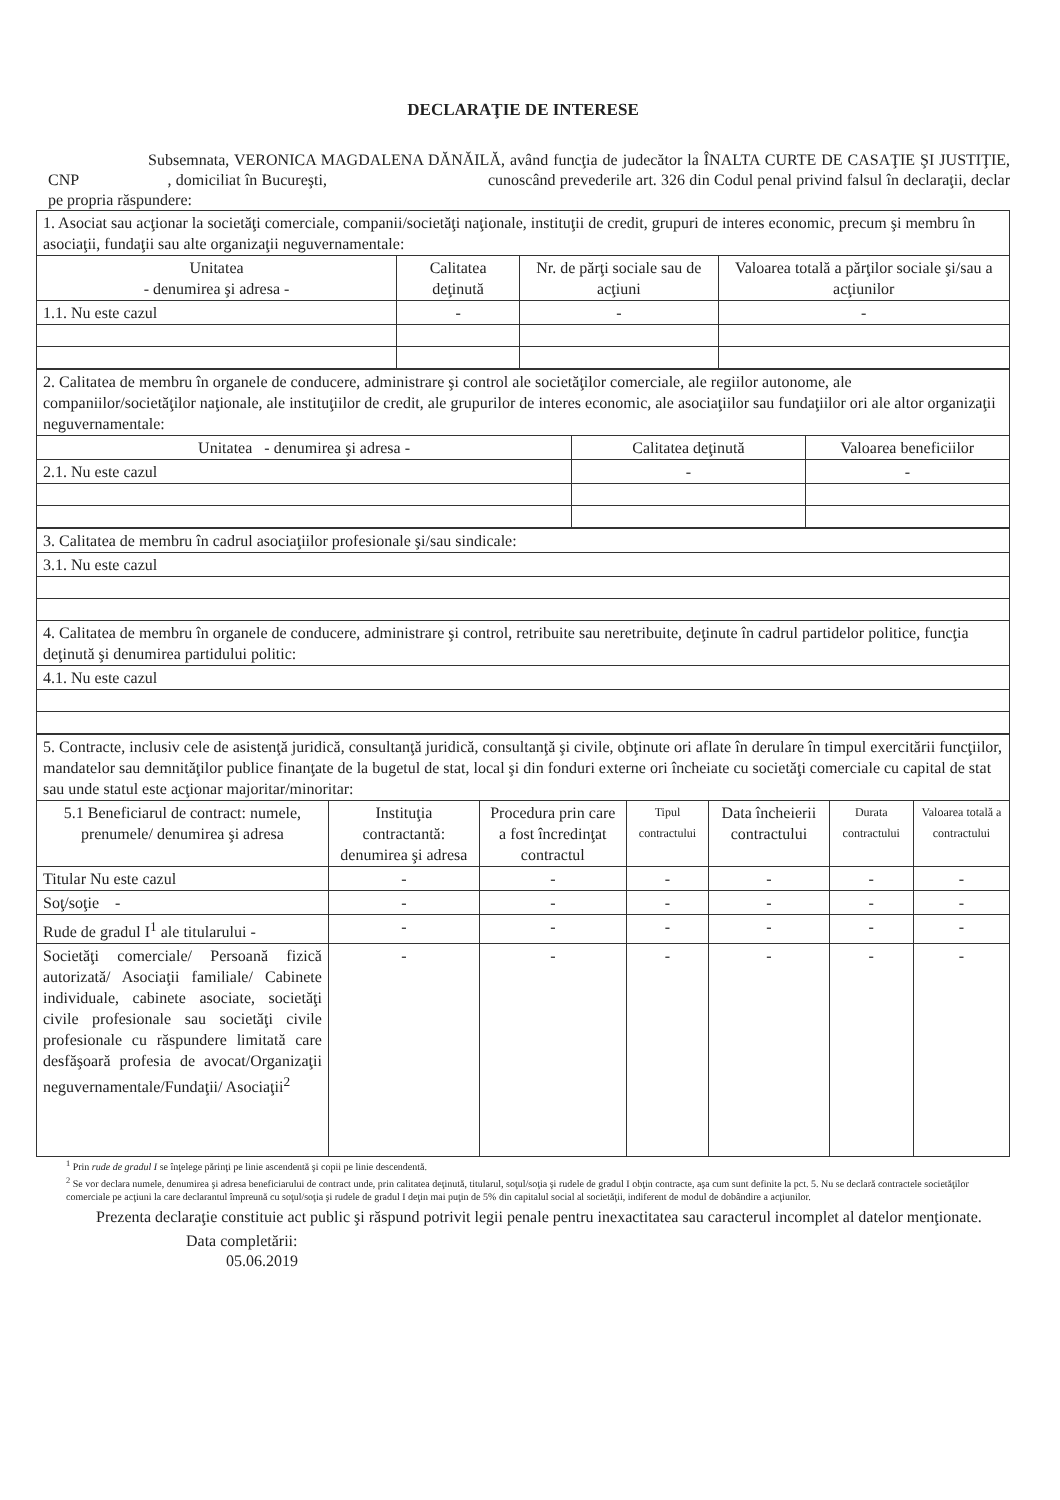DECLARAŢIE DE INTERESE
Subsemnata, VERONICA MAGDALENA DĂNĂILĂ, având funcţia de judecător la ÎNALTA CURTE DE CASAŢIE ŞI JUSTIŢIE, CNP , domiciliat în Bucureşti, cunoscând prevederile art. 326 din Codul penal privind falsul în declaraţii, declar pe propria răspundere:
| 1. Asociat sau acţionar la societăţi comerciale, companii/societăţi naţionale, instituţii de credit, grupuri de interes economic, precum şi membru în asociaţii, fundaţii sau alte organizaţii neguvernamentale: | | | |
| Unitatea - denumirea şi adresa - | Calitatea deţinută | Nr. de părţi sociale sau de acţiuni | Valoarea totală a părţilor sociale şi/sau a acţiunilor |
| 1.1. Nu este cazul | - | - | - |
| 2. Calitatea de membru în organele de conducere, administrare şi control ale societăţilor comerciale, ale regiilor autonome, ale companiilor/societăţilor naţionale, ale instituţiilor de credit, ale grupurilor de interes economic, ale asociaţiilor sau fundaţiilor ori ale altor organizaţii neguvernamentale: | | |
| Unitatea - denumirea şi adresa - | Calitatea deţinută | Valoarea beneficiilor |
| 2.1. Nu este cazul | - | - |
| 3. Calitatea de membru în cadrul asociaţiilor profesionale şi/sau sindicale: |
| 3.1. Nu este cazul |
| 4. Calitatea de membru în organele de conducere, administrare şi control, retribuite sau neretribuite, deţinute în cadrul partidelor politice, funcţia deţinută şi denumirea partidului politic: |
| 4.1. Nu este cazul |
| 5. Contracte, inclusiv cele de asistenţă juridică, consultanţă juridică, consultanţă şi civile, obţinute ori aflate în derulare în timpul exercitării funcţiilor, mandatelor sau demnităţilor publice finanţate de la bugetul de stat, local şi din fonduri externe ori încheiate cu societăţi comerciale cu capital de stat sau unde statul este acţionar majoritar/minoritar: | | | | | | |
| 5.1 Beneficiarul de contract: numele, prenumele/ denumirea şi adresa | Instituţia contractantă: denumirea şi adresa | Procedura prin care a fost încredinţat contractul | Tipul contractului | Data încheierii contractului | Durata contractului | Valoarea totală a contractului |
| Titular Nu este cazul | - | - | - | - | - | - |
| Soţ/soţie - | - | - | - | - | - | - |
| Rude de gradul I<sup>1</sup> ale titularului - | - | - | - | - | - | - |
| Societăţi comerciale/ Persoană fizică autorizată/ Asociaţii familiale/ Cabinete individuale, cabinete asociate, societăţi civile profesionale sau societăţi civile profesionale cu răspundere limitată care desfăşoară profesia de avocat/Organizaţii neguvernamentale/Fundaţii/ Asociaţii<sup>2</sup> | - | - | - | - | - | - |
<sup>1</sup> Prin rude de gradul I se înţelege părinţi pe linie ascendentă şi copii pe linie descendentă.
<sup>2</sup> Se vor declara numele, denumirea şi adresa beneficiarului de contract unde, prin calitatea deţinută, titularul, soţul/soţia şi rudele de gradul I obţin contracte, aşa cum sunt definite la pct. 5. Nu se declară contractele societăţilor comerciale pe acţiuni la care declarantul împreună cu soţul/soţia şi rudele de gradul I deţin mai puţin de 5% din capitalul social al societăţii, indiferent de modul de dobândire a acţiunilor.
Prezenta declaraţie constituie act public şi răspund potrivit legii penale pentru inexactitatea sau caracterul incomplet al datelor menţionate.
Data completării:
05.06.2019